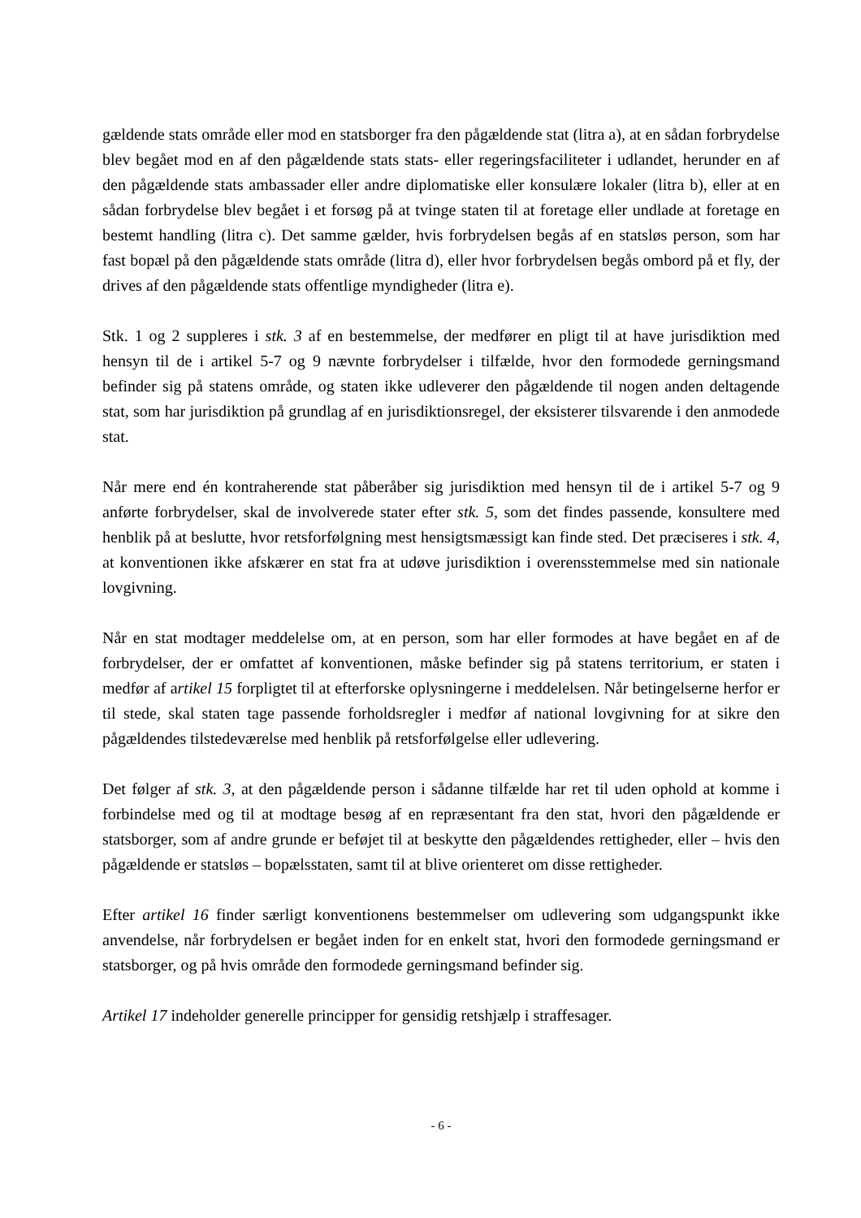gældende stats område eller mod en statsborger fra den pågældende stat (litra a), at en sådan forbrydelse blev begået mod en af den pågældende stats stats- eller regeringsfaciliteter i udlandet, herunder en af den pågældende stats ambassader eller andre diplomatiske eller konsulære lokaler (litra b), eller at en sådan forbrydelse blev begået i et forsøg på at tvinge staten til at foretage eller undlade at foretage en bestemt handling (litra c). Det samme gælder, hvis forbrydelsen begås af en statsløs person, som har fast bopæl på den pågældende stats område (litra d), eller hvor forbrydelsen begås ombord på et fly, der drives af den pågældende stats offentlige myndigheder (litra e).
Stk. 1 og 2 suppleres i stk. 3 af en bestemmelse, der medfører en pligt til at have jurisdiktion med hensyn til de i artikel 5-7 og 9 nævnte forbrydelser i tilfælde, hvor den formodede gerningsmand befinder sig på statens område, og staten ikke udleverer den pågældende til nogen anden deltagende stat, som har jurisdiktion på grundlag af en jurisdiktionsregel, der eksisterer tilsvarende i den anmodede stat.
Når mere end én kontraherende stat påberåber sig jurisdiktion med hensyn til de i artikel 5-7 og 9 anførte forbrydelser, skal de involverede stater efter stk. 5, som det findes passende, konsultere med henblik på at beslutte, hvor retsforfølgning mest hensigtsmæssigt kan finde sted. Det præciseres i stk. 4, at konventionen ikke afskærer en stat fra at udøve jurisdiktion i overensstemmelse med sin nationale lovgivning.
Når en stat modtager meddelelse om, at en person, som har eller formodes at have begået en af de forbrydelser, der er omfattet af konventionen, måske befinder sig på statens territorium, er staten i medfør af artikel 15 forpligtet til at efterforske oplysningerne i meddelelsen. Når betingelserne herfor er til stede, skal staten tage passende forholdsregler i medfør af national lovgivning for at sikre den pågældendes tilstedeværelse med henblik på retsforfølgelse eller udlevering.
Det følger af stk. 3, at den pågældende person i sådanne tilfælde har ret til uden ophold at komme i forbindelse med og til at modtage besøg af en repræsentant fra den stat, hvori den pågældende er statsborger, som af andre grunde er beføjet til at beskytte den pågældendes rettigheder, eller – hvis den pågældende er statsløs – bopælsstaten, samt til at blive orienteret om disse rettigheder.
Efter artikel 16 finder særligt konventionens bestemmelser om udlevering som udgangspunkt ikke anvendelse, når forbrydelsen er begået inden for en enkelt stat, hvori den formodede gerningsmand er statsborger, og på hvis område den formodede gerningsmand befinder sig.
Artikel 17 indeholder generelle principper for gensidig retshjælp i straffesager.
- 6 -